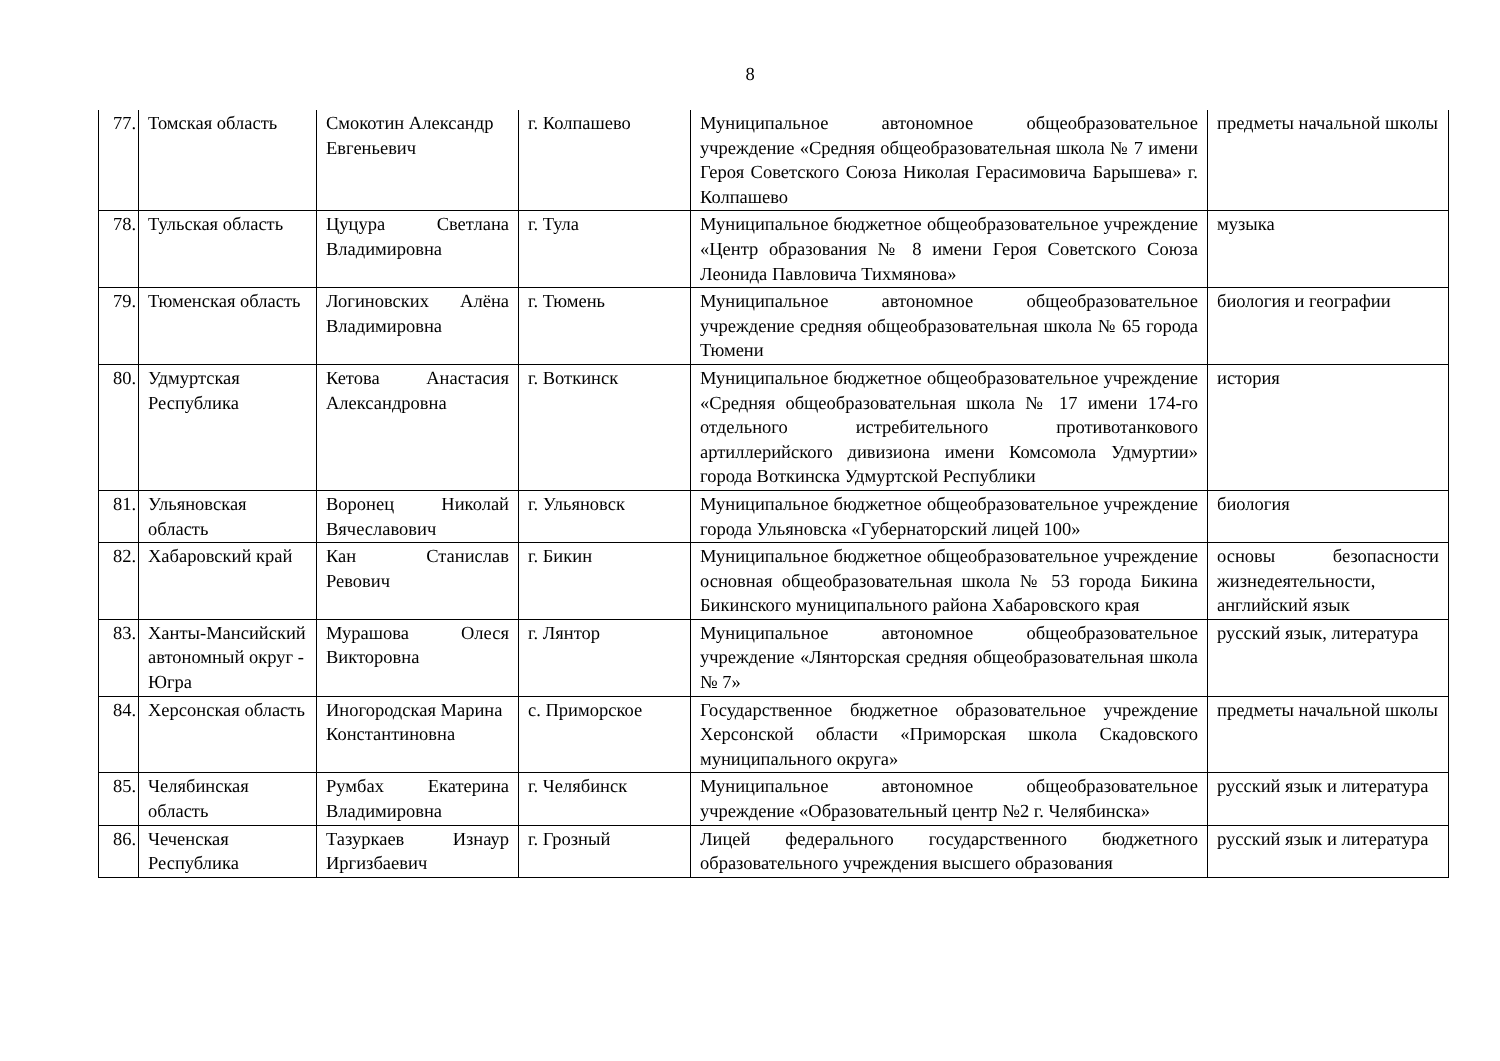8
| 77. | Томская область | Смокотин Александр Евгеньевич | г. Колпашево | Муниципальное автономное общеобразовательное учреждение «Средняя общеобразовательная школа № 7 имени Героя Советского Союза Николая Герасимовича Барышева» г. Колпашево | предметы начальной школы |
| 78. | Тульская область | Цуцура Светлана Владимировна | г. Тула | Муниципальное бюджетное общеобразовательное учреждение «Центр образования № 8 имени Героя Советского Союза Леонида Павловича Тихмянова» | музыка |
| 79. | Тюменская область | Логиновских Алёна Владимировна | г. Тюмень | Муниципальное автономное общеобразовательное учреждение средняя общеобразовательная школа № 65 города Тюмени | биология и географии |
| 80. | Удмуртская Республика | Кетова Анастасия Александровна | г. Воткинск | Муниципальное бюджетное общеобразовательное учреждение «Средняя общеобразовательная школа № 17 имени 174-го отдельного истребительного противотанкового артиллерийского дивизиона имени Комсомола Удмуртии» города Воткинска Удмуртской Республики | история |
| 81. | Ульяновская область | Воронец Николай Вячеславович | г. Ульяновск | Муниципальное бюджетное общеобразовательное учреждение города Ульяновска «Губернаторский лицей 100» | биология |
| 82. | Хабаровский край | Кан Станислав Ревович | г. Бикин | Муниципальное бюджетное общеобразовательное учреждение основная общеобразовательная школа № 53 города Бикина Бикинского муниципального района Хабаровского края | основы безопасности жизнедеятельности, английский язык |
| 83. | Ханты-Мансийский автономный округ - Югра | Мурашова Олеся Викторовна | г. Лянтор | Муниципальное автономное общеобразовательное учреждение «Лянторская средняя общеобразовательная школа № 7» | русский язык, литература |
| 84. | Херсонская область | Иногородская Марина Константиновна | с. Приморское | Государственное бюджетное образовательное учреждение Херсонской области «Приморская школа Скадовского муниципального округа» | предметы начальной школы |
| 85. | Челябинская область | Румбах Екатерина Владимировна | г. Челябинск | Муниципальное автономное общеобразовательное учреждение «Образовательный центр №2 г. Челябинска» | русский язык и литература |
| 86. | Чеченская Республика | Тазуркаев Изнаур Иргизбаевич | г. Грозный | Лицей федерального государственного бюджетного образовательного учреждения высшего образования | русский язык и литература |